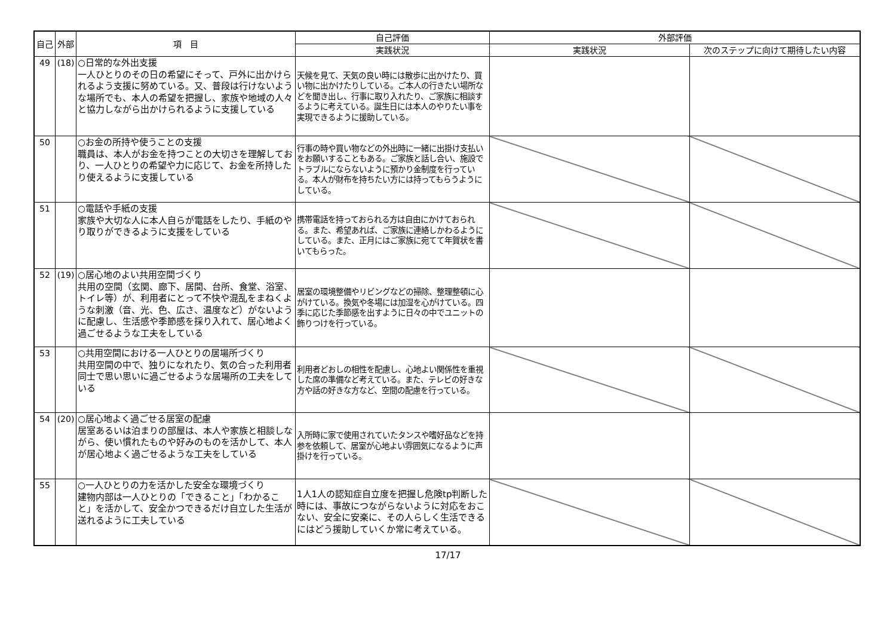| 自己 | 外部 | 項 目 | 自己評価 | 外部評価 | |
| --- | --- | --- | --- | --- | --- |
| | | | 実践状況 | 実践状況 | 次のステップに向けて期待したい内容 |
| 49 | (18) | ○日常的な外出支援 一人ひとりのその日の希望にそって、戸外に出かけられるよう支援に努めている。又、普段は行けないような場所でも、本人の希望を把握し、家族や地域の人々と協力しながら出かけられるように支援している | 天候を見て、天気の良い時には散歩に出かけたり、買い物に出かけたりしている。ご本人の行きたい場所などを聞き出し、行事に取り入れたり、ご家族に相談するように考えている。誕生日には本人のやりたい事を実現できるように援助している。 | | |
| 50 | | ○お金の所持や使うことの支援 職員は、本人がお金を持つことの大切さを理解しており、一人ひとりの希望や力に応じて、お金を所持したり使えるように支援している | 行事の時や買い物などの外出時に一緒に出掛け支払いをお願いすることもある。ご家族と話し合い、施設でトラブルにならないように預かり金制度を行っている。本人が財布を持ちたい方には持ってもらうようにしている。 | | |
| 51 | | ○電話や手紙の支援 家族や大切な人に本人自らが電話をしたり、手紙のやり取りができるように支援をしている | 携帯電話を持っておられる方は自由にかけておられる。また、希望あれば、ご家族に連絡しかわるようにしている。また、正月にはご家族に宛てて年賀状を書いてもらった。 | | |
| 52 | (19) | ○居心地のよい共用空間づくり 共用の空間（玄関、廊下、居間、台所、食堂、浴室、トイレ等）が、利用者にとって不快や混乱をまねくような刺激（音、光、色、広さ、温度など）がないように配慮し、生活感や季節感を採り入れて、居心地よく過ごせるような工夫をしている | 居室の環境整備やリビングなどの掃除、整理整頓に心がけている。換気や冬場には加湿を心がけている。四季に応じた季節感を出すように日々の中でユニットの飾りつけを行っている。 | | |
| 53 | | ○共用空間における一人ひとりの居場所づくり 共用空間の中で、独りになれたり、気の合った利用者同士で思い思いに過ごせるような居場所の工夫をしている | 利用者どおしの相性を配慮し、心地よい関係性を重視した席の準備など考えている。また、テレビの好きな方や話の好きな方など、空間の配慮を行っている。 | | |
| 54 | (20) | ○居心地よく過ごせる居室の配慮 居室あるいは泊まりの部屋は、本人や家族と相談しながら、使い慣れたものや好みのものを活かして、本人が居心地よく過ごせるような工夫をしている | 入所時に家で使用されていたタンスや嗜好品などを持参を依頼して、居室が心地よい雰囲気になるように声掛けを行っている。 | | |
| 55 | | ○一人ひとりの力を活かした安全な環境づくり 建物内部は一人ひとりの「できること」「わかること」を活かして、安全かつできるだけ自立した生活が送れるように工夫している | 1人1人の認知症自立度を把握し危険tp判断した時には、事故につながらないように対応をおこない、安全に安楽に、その人らしく生活できるにはどう援助していくか常に考えている。 | | |
17/17